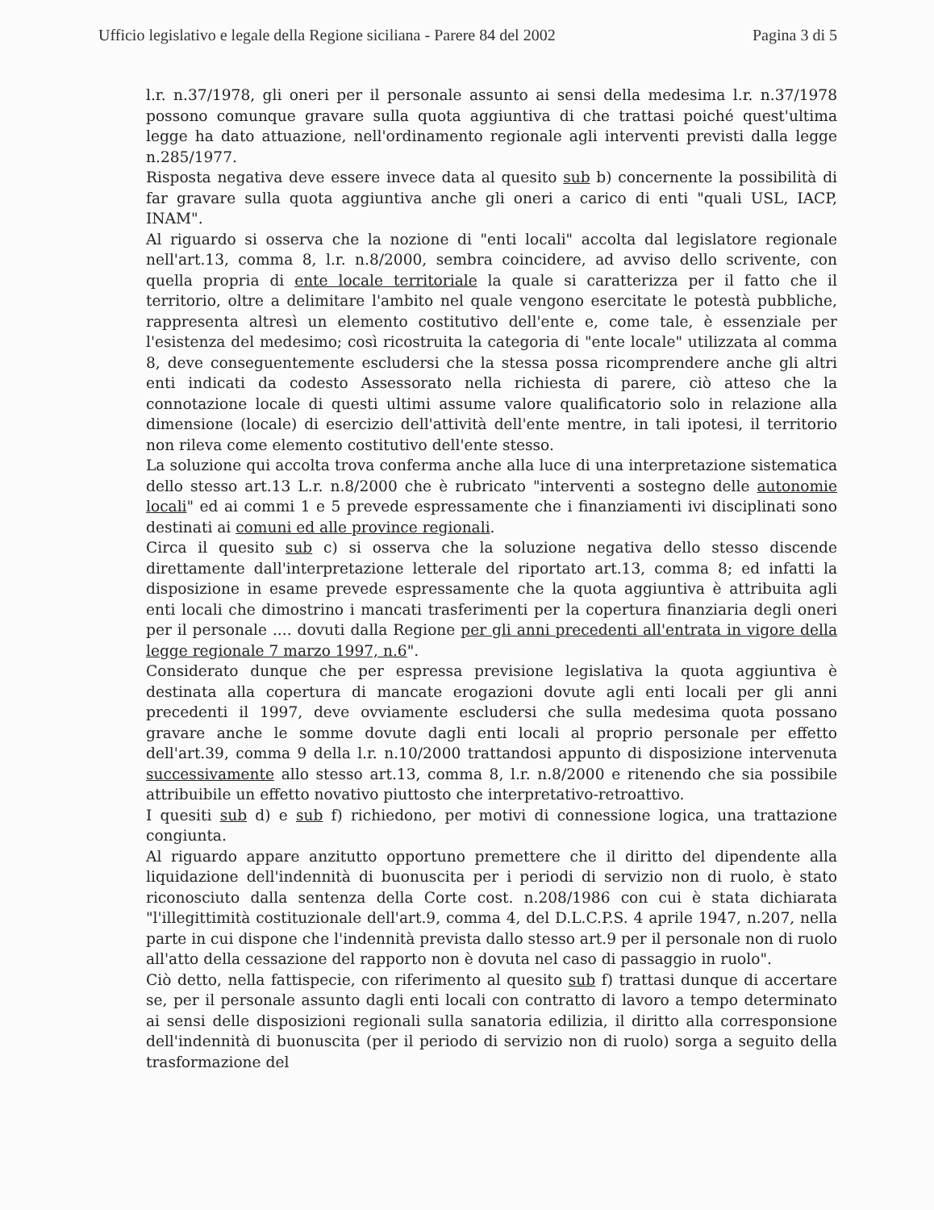Ufficio legislativo e legale della Regione siciliana - Parere 84 del 2002 Pagina 3 di 5
l.r. n.37/1978, gli oneri per il personale assunto ai sensi della medesima l.r. n.37/1978 possono comunque gravare sulla quota aggiuntiva di che trattasi poiché quest'ultima legge ha dato attuazione, nell'ordinamento regionale agli interventi previsti dalla legge n.285/1977.
Risposta negativa deve essere invece data al quesito sub b) concernente la possibilità di far gravare sulla quota aggiuntiva anche gli oneri a carico di enti "quali USL, IACP, INAM".
Al riguardo si osserva che la nozione di "enti locali" accolta dal legislatore regionale nell'art.13, comma 8, l.r. n.8/2000, sembra coincidere, ad avviso dello scrivente, con quella propria di ente locale territoriale la quale si caratterizza per il fatto che il territorio, oltre a delimitare l'ambito nel quale vengono esercitate le potestà pubbliche, rappresenta altresì un elemento costitutivo dell'ente e, come tale, è essenziale per l'esistenza del medesimo; così ricostruita la categoria di "ente locale" utilizzata al comma 8, deve conseguentemente escludersi che la stessa possa ricomprendere anche gli altri enti indicati da codesto Assessorato nella richiesta di parere, ciò atteso che la connotazione locale di questi ultimi assume valore qualificatorio solo in relazione alla dimensione (locale) di esercizio dell'attività dell'ente mentre, in tali ipotesi, il territorio non rileva come elemento costitutivo dell'ente stesso.
La soluzione qui accolta trova conferma anche alla luce di una interpretazione sistematica dello stesso art.13 L.r. n.8/2000 che è rubricato "interventi a sostegno delle autonomie locali" ed ai commi 1 e 5 prevede espressamente che i finanziamenti ivi disciplinati sono destinati ai comuni ed alle province regionali.
Circa il quesito sub c) si osserva che la soluzione negativa dello stesso discende direttamente dall'interpretazione letterale del riportato art.13, comma 8; ed infatti la disposizione in esame prevede espressamente che la quota aggiuntiva è attribuita agli enti locali che dimostrino i mancati trasferimenti per la copertura finanziaria degli oneri per il personale .... dovuti dalla Regione per gli anni precedenti all'entrata in vigore della legge regionale 7 marzo 1997, n.6".
Considerato dunque che per espressa previsione legislativa la quota aggiuntiva è destinata alla copertura di mancate erogazioni dovute agli enti locali per gli anni precedenti il 1997, deve ovviamente escludersi che sulla medesima quota possano gravare anche le somme dovute dagli enti locali al proprio personale per effetto dell'art.39, comma 9 della l.r. n.10/2000 trattandosi appunto di disposizione intervenuta successivamente allo stesso art.13, comma 8, l.r. n.8/2000 e ritenendo che sia possibile attribuibile un effetto novativo piuttosto che interpretativo-retroattivo.
I quesiti sub d) e sub f) richiedono, per motivi di connessione logica, una trattazione congiunta.
Al riguardo appare anzitutto opportuno premettere che il diritto del dipendente alla liquidazione dell'indennità di buonuscita per i periodi di servizio non di ruolo, è stato riconosciuto dalla sentenza della Corte cost. n.208/1986 con cui è stata dichiarata "l'illegittimità costituzionale dell'art.9, comma 4, del D.L.C.P.S. 4 aprile 1947, n.207, nella parte in cui dispone che l'indennità prevista dallo stesso art.9 per il personale non di ruolo all'atto della cessazione del rapporto non è dovuta nel caso di passaggio in ruolo".
Ciò detto, nella fattispecie, con riferimento al quesito sub f) trattasi dunque di accertare se, per il personale assunto dagli enti locali con contratto di lavoro a tempo determinato ai sensi delle disposizioni regionali sulla sanatoria edilizia, il diritto alla corresponsione dell'indennità di buonuscita (per il periodo di servizio non di ruolo) sorga a seguito della trasformazione del